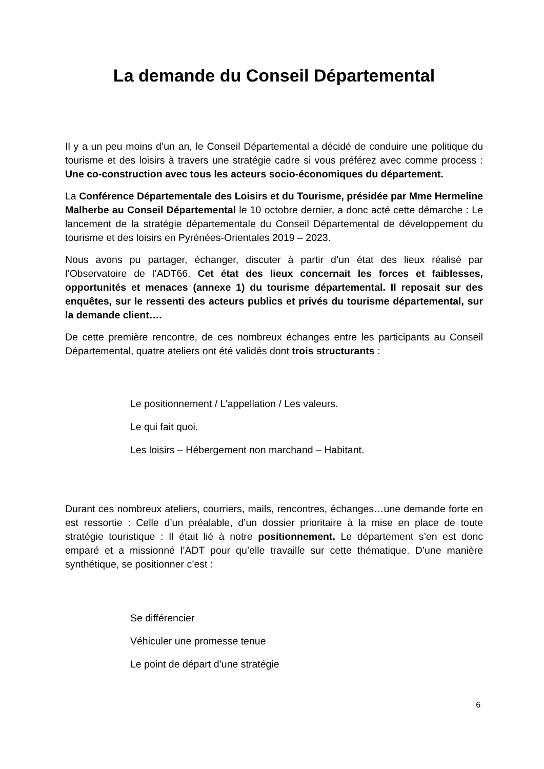La demande du Conseil Départemental
Il y a un peu moins d’un an, le Conseil Départemental a décidé de conduire une politique du tourisme et des loisirs à travers une stratégie cadre si vous préférez avec comme process : Une co-construction avec tous les acteurs socio-économiques du département.
La Conférence Départementale des Loisirs et du Tourisme, présidée par Mme Hermeline Malherbe au Conseil Départemental le 10 octobre dernier, a donc acté cette démarche : Le lancement de la stratégie départementale du Conseil Départemental de développement du tourisme et des loisirs en Pyrénées-Orientales 2019 – 2023.
Nous avons pu partager, échanger, discuter à partir d’un état des lieux réalisé par l’Observatoire de l’ADT66. Cet état des lieux concernait les forces et faiblesses, opportunités et menaces (annexe 1) du tourisme départemental. Il reposait sur des enquêtes, sur le ressenti des acteurs publics et privés du tourisme départemental, sur la demande client….
De cette première rencontre, de ces nombreux échanges entre les participants au Conseil Départemental, quatre ateliers ont été validés dont trois structurants :
Le positionnement / L’appellation / Les valeurs.
Le qui fait quoi.
Les loisirs – Hébergement non marchand – Habitant.
Durant ces nombreux ateliers, courriers, mails, rencontres, échanges…une demande forte en est ressortie : Celle d’un préalable, d’un dossier prioritaire à la mise en place de toute stratégie touristique : Il était lié à notre positionnement. Le département s’en est donc emparé et a missionné l’ADT pour qu’elle travaille sur cette thématique. D’une manière synthétique, se positionner c’est :
Se différencier
Véhiculer une promesse tenue
Le point de départ d’une stratégie
6